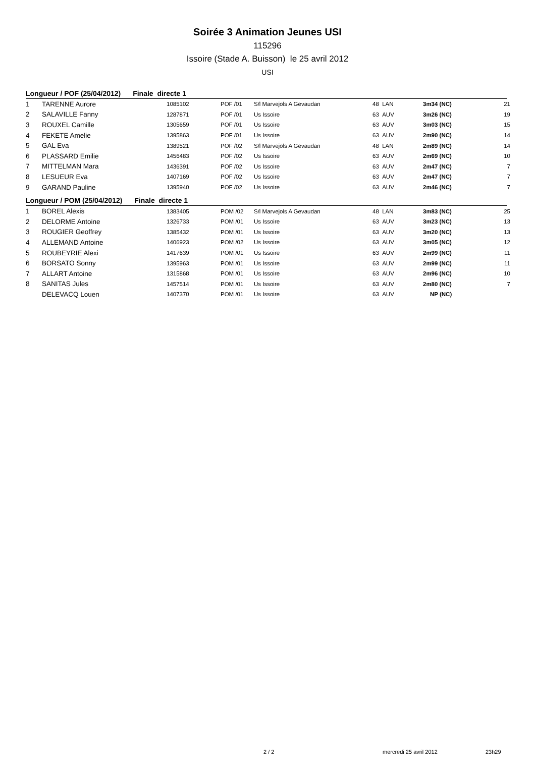Soirée 3 Animation Jeunes USI
115296
Issoire (Stade A. Buisson) le 25 avril 2012
USI
Longueur / POF (25/04/2012) Finale directe 1
| 1 | TARENNE Aurore | 1085102 | POF /01 | S/l Marvejols A Gevaudan | 48 LAN | 3m34 (NC) | 21 |
| 2 | SALAVILLE Fanny | 1287871 | POF /01 | Us Issoire | 63 AUV | 3m26 (NC) | 19 |
| 3 | ROUXEL Camille | 1305659 | POF /01 | Us Issoire | 63 AUV | 3m03 (NC) | 15 |
| 4 | FEKETE Amelie | 1395863 | POF /01 | Us Issoire | 63 AUV | 2m90 (NC) | 14 |
| 5 | GAL Eva | 1389521 | POF /02 | S/l Marvejols A Gevaudan | 48 LAN | 2m89 (NC) | 14 |
| 6 | PLASSARD Emilie | 1456483 | POF /02 | Us Issoire | 63 AUV | 2m69 (NC) | 10 |
| 7 | MITTELMAN Mara | 1436391 | POF /02 | Us Issoire | 63 AUV | 2m47 (NC) | 7 |
| 8 | LESUEUR Eva | 1407169 | POF /02 | Us Issoire | 63 AUV | 2m47 (NC) | 7 |
| 9 | GARAND Pauline | 1395940 | POF /02 | Us Issoire | 63 AUV | 2m46 (NC) | 7 |
Longueur / POM (25/04/2012) Finale directe 1
| 1 | BOREL Alexis | 1383405 | POM /02 | S/l Marvejols A Gevaudan | 48 LAN | 3m83 (NC) | 25 |
| 2 | DELORME Antoine | 1326733 | POM /01 | Us Issoire | 63 AUV | 3m23 (NC) | 13 |
| 3 | ROUGIER Geoffrey | 1385432 | POM /01 | Us Issoire | 63 AUV | 3m20 (NC) | 13 |
| 4 | ALLEMAND Antoine | 1406923 | POM /02 | Us Issoire | 63 AUV | 3m05 (NC) | 12 |
| 5 | ROUBEYRIE Alexi | 1417639 | POM /01 | Us Issoire | 63 AUV | 2m99 (NC) | 11 |
| 6 | BORSATO Sonny | 1395963 | POM /01 | Us Issoire | 63 AUV | 2m99 (NC) | 11 |
| 7 | ALLART Antoine | 1315868 | POM /01 | Us Issoire | 63 AUV | 2m96 (NC) | 10 |
| 8 | SANITAS Jules | 1457514 | POM /01 | Us Issoire | 63 AUV | 2m80 (NC) | 7 |
| | DELEVACQ Louen | 1407370 | POM /01 | Us Issoire | 63 AUV | NP (NC) | |
2 / 2 mercredi 25 avril 2012 23h29